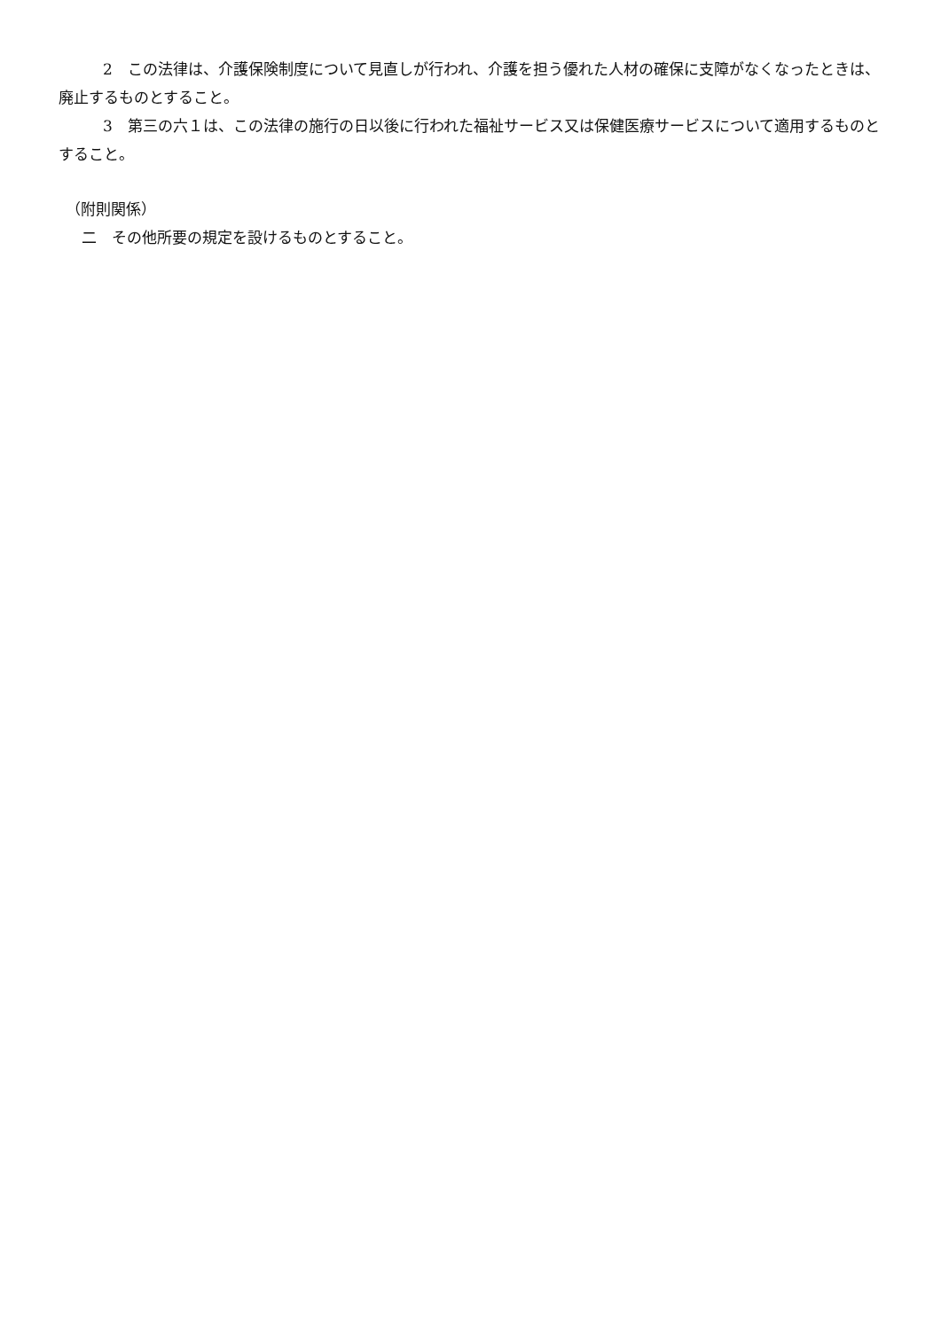2　この法律は、介護保険制度について見直しが行われ、介護を担う優れた人材の確保に支障がなくなったときは、廃止するものとすること。
3　第三の六１は、この法律の施行の日以後に行われた福祉サービス又は保健医療サービスについて適用するものとすること。
（附則関係）
二　その他所要の規定を設けるものとすること。